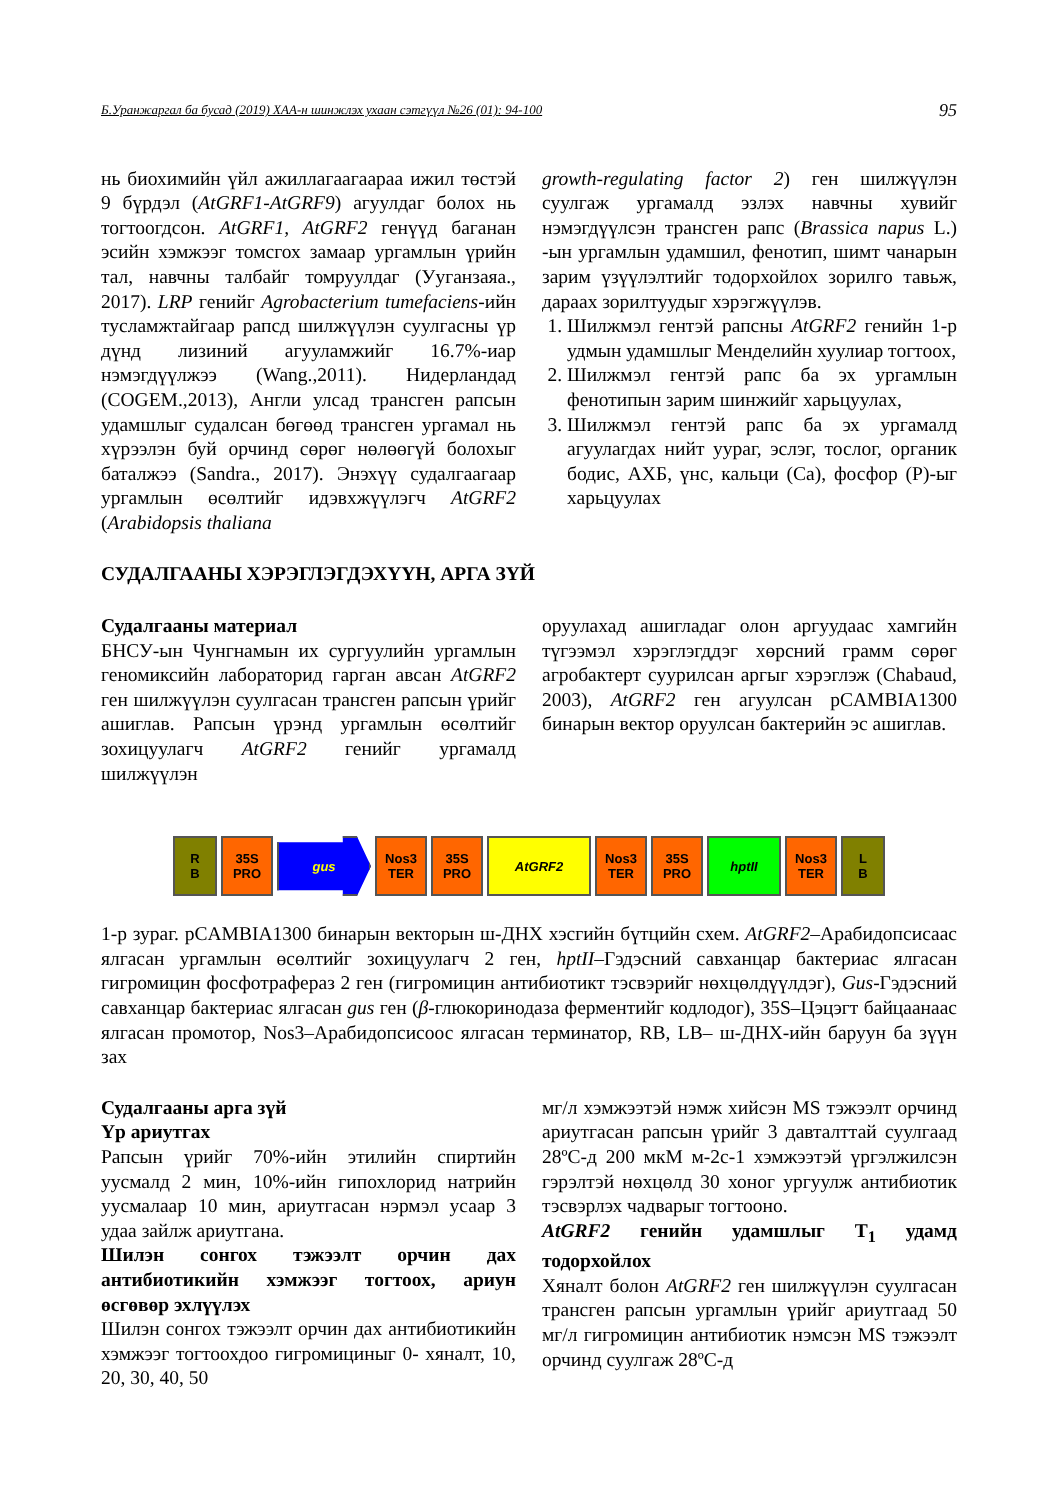Б.Уранжаргал ба бусад (2019) ХАА-н шинжлэх ухаан сэтгүүл №26 (01): 94-100 95
нь биохимийн үйл ажиллагаагаараа ижил төстэй 9 бүрдэл (AtGRF1-AtGRF9) агуулдаг болох нь тогтоогдсон. AtGRF1, AtGRF2 генүүд баганан эсийн хэмжээг томсгох замаар ургамлын үрийн тал, навчны талбайг томруулдаг (Уугaнзаяа., 2017). LRP генийг Agrobacterium tumefaciens-ийн тусламжтайгаар рапсд шилжүүлэн суулгасны үр дүнд лизиний агууламжийг 16.7%-иар нэмэгдүүлжээ (Wang.,2011). Нидерландад (COGEM.,2013), Англи улсад трансген рапсын удамшлыг судалсан бөгөөд трансген ургамал нь хүрээлэн буй орчинд сөрөг нөлөөгүй болохыг баталжээ (Sandra., 2017). Энэхүү судалгаагаар ургамлын өсөлтийг идэвхжүүлэгч AtGRF2 (Arabidopsis thaliana
growth-regulating factor 2) ген шилжүүлэн суулгаж ургамалд эзлэх навчны хувийг нэмэгдүүлсэн трансген рапс (Brassica napus L.) -ын ургамлын удамшил, фенотип, шимт чанарын зарим үзүүлэлтийг тодорхойлох зорилго тавьж, дараах зорилтуудыг хэрэгжүүлэв.
1. Шилжмэл гентэй рапсны AtGRF2 генийн 1-р удмын удамшлыг Менделийн хуулиар тогтоох,
2. Шилжмэл гентэй рапс ба эх ургамлын фенотипын зарим шинжийг харьцуулах,
3. Шилжмэл гентэй рапс ба эх ургамалд агуулагдах нийт уураг, эслэг, тослог, органик бодис, АХБ, үнс, кальци (Ca), фосфор (P)-ыг харьцуулах
СУДАЛГААНЫ ХЭРЭГЛЭГДЭХҮҮН, АРГА ЗҮЙ
Судалгааны материал
БНСУ-ын Чунгнамын их сургуулийн ургамлын геномиксийн лабораторид гарган авсан AtGRF2 ген шилжүүлэн суулгасан трансген рапсын үрийг ашиглав. Рапсын үрэнд ургамлын өсөлтийг зохицуулагч AtGRF2 генийг ургамалд шилжүүлэн
оруулахад ашигладаг олон аргуудаас хамгийн түгээмэл хэрэглэгддэг хөрсний грамм сөрөг агробактерт суурилсан аргыг хэрэглэж (Chabaud, 2003), AtGRF2 ген агуулсан pCAMBIA1300 бинарын вектор оруулсан бактерийн эс ашиглав.
R
B
35S
PRO
gus
Nos3
TER
35S
PRO
AtGRF2
Nos3
TER
35S
PRO
hptII
Nos3
TER
L
B
1-р зураг. pCAMBIA1300 бинарын векторын ш-ДНХ хэсгийн бүтцийн схем. AtGRF2–Арабидопсисаас ялгасан ургамлын өсөлтийг зохицуулагч 2 ген, hptII–Гэдэсний савханцар бактериас ялгасан гигромицин фосфотрафераз 2 ген (гигромицин антибиотикт тэсвэрийг нөхцөлдүүлдэг), Gus-Гэдэсний савханцар бактериас ялгасан gus ген (β-глюкоринодаза ферментийг кодлодог), 35S–Цэцэгт байцаанаас ялгасан промотор, Nos3–Арабидопсисоос ялгасан терминатор, RB, LB– ш-ДНХ-ийн баруун ба зүүн зах
Судалгааны арга зүй
Үр ариутгах
Рапсын үрийг 70%-ийн этилийн спиртийн уусмалд 2 мин, 10%-ийн гипохлорид натрийн уусмалаар 10 мин, ариутгасан нэрмэл усаар 3 удаа зайлж ариутгана.
Шилэн сонгох тэжээлт орчин дах антибиотикийн хэмжээг тогтоох, ариун өсгөвөр эхлүүлэх
Шилэн сонгох тэжээлт орчин дах антибиотикийн хэмжээг тогтоохдоо гигромициныг 0- хяналт, 10, 20, 30, 40, 50
мг/л хэмжээтэй нэмж хийсэн MS тэжээлт орчинд ариутгасан рапсын үрийг 3 давталттай суулгаад 28ºC-д 200 мкМ м-2с-1 хэмжээтэй үргэлжилсэн гэрэлтэй нөхцөлд 30 хоног ургуулж антибиотик тэсвэрлэх чадварыг тогтооно.
AtGRF2 генийн удамшлыг T<sub>1</sub> удамд тодорхойлох
Хяналт болон AtGRF2 ген шилжүүлэн суулгасан трансген рапсын ургамлын үрийг ариутгаад 50 мг/л гигромицин антибиотик нэмсэн MS тэжээлт орчинд суулгаж 28ºC-д